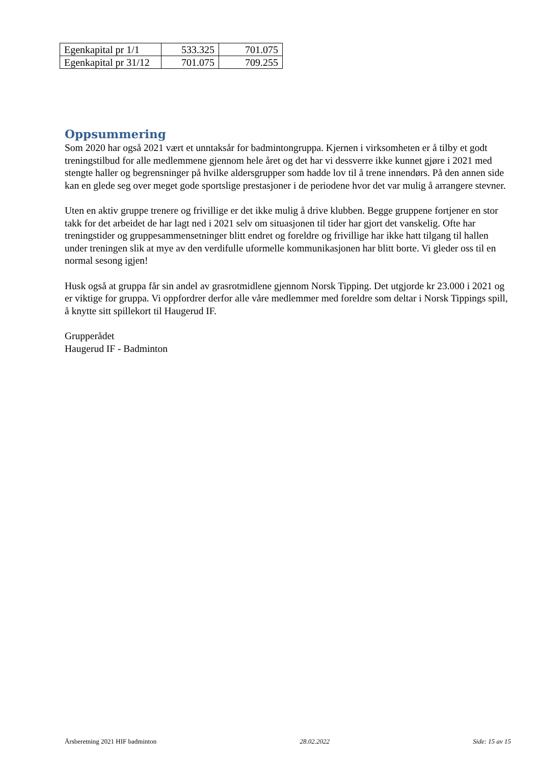| Egenkapital pr 1/1 | 533.325 | 701.075 |
| Egenkapital pr 31/12 | 701.075 | 709.255 |
Oppsummering
Som 2020 har også 2021 vært et unntaksår for badmintongruppa. Kjernen i virksomheten er å tilby et godt treningstilbud for alle medlemmene gjennom hele året og det har vi dessverre ikke kunnet gjøre i 2021 med stengte haller og begrensninger på hvilke aldersgrupper som hadde lov til å trene innendørs. På den annen side kan en glede seg over meget gode sportslige prestasjoner i de periodene hvor det var mulig å arrangere stevner.
Uten en aktiv gruppe trenere og frivillige er det ikke mulig å drive klubben. Begge gruppene fortjener en stor takk for det arbeidet de har lagt ned i 2021 selv om situasjonen til tider har gjort det vanskelig. Ofte har treningstider og gruppesammensetninger blitt endret og foreldre og frivillige har ikke hatt tilgang til hallen under treningen slik at mye av den verdifulle uformelle kommunikasjonen har blitt borte. Vi gleder oss til en normal sesong igjen!
Husk også at gruppa får sin andel av grasrotmidlene gjennom Norsk Tipping. Det utgjorde kr 23.000 i 2021 og er viktige for gruppa. Vi oppfordrer derfor alle våre medlemmer med foreldre som deltar i Norsk Tippings spill, å knytte sitt spillekort til Haugerud IF.
Grupperådet
Haugerud IF - Badminton
Årsberetning 2021 HIF badminton 28.02.2022 Side: 15 av 15